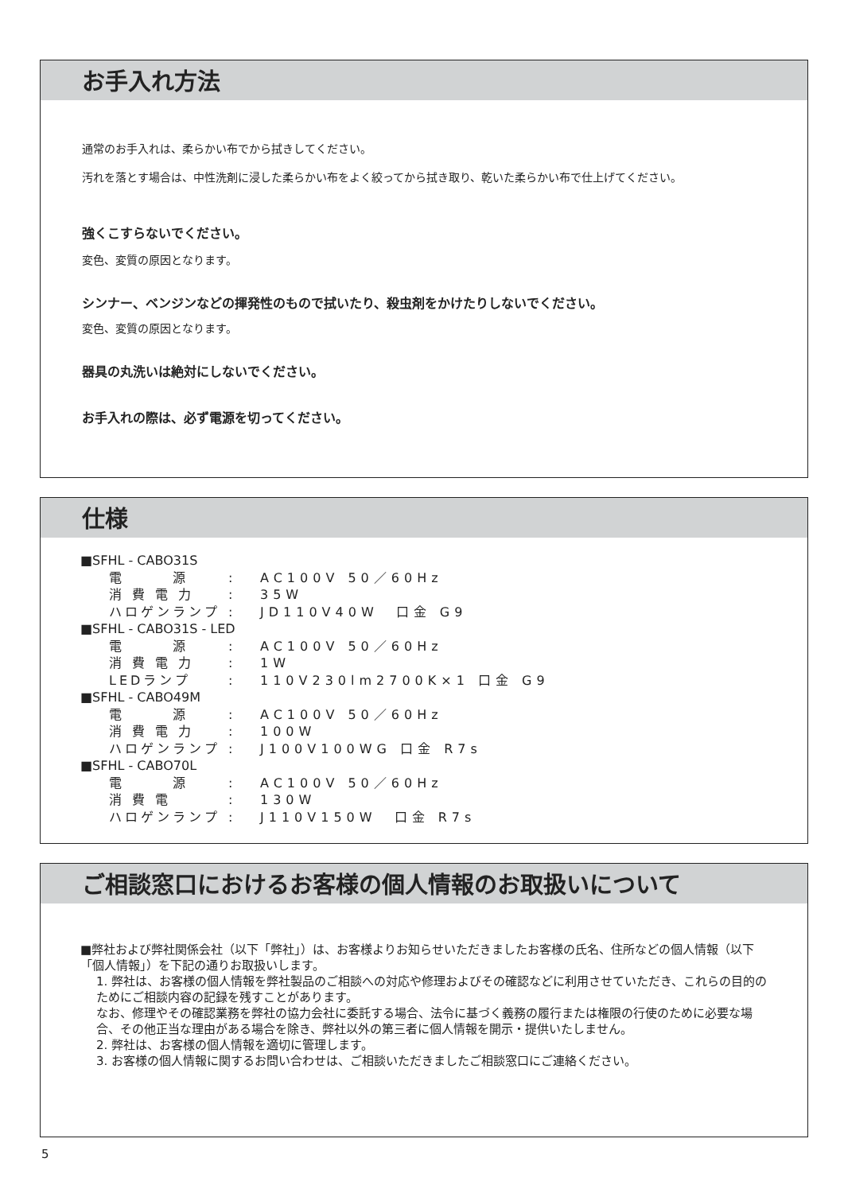お手入れ方法
通常のお手入れは、柔らかい布でから拭きしてください。
汚れを落とす場合は、中性洗剤に浸した柔らかい布をよく絞ってから拭き取り、乾いた柔らかい布で仕上げてください。
強くこすらないでください。
変色、変質の原因となります。
シンナー、ベンジンなどの揮発性のもので拭いたり、殺虫剤をかけたりしないでください。
変色、変質の原因となります。
器具の丸洗いは絶対にしないでください。
お手入れの際は、必ず電源を切ってください。
仕様
■SFHL - CABO31S
電　　　源: AC100V 50／60Hz
消 費 電 力: 35W
ハロゲンランプ: JD110V40W　口金 G9
■SFHL - CABO31S - LED
電　　　源: AC100V 50／60Hz
消 費 電 力: 1W
LEDランプ: 110V230lm2700K×1 口金 G9
■SFHL - CABO49M
電　　　源: AC100V 50／60Hz
消 費 電 力: 100W
ハロゲンランプ: J100V100WG 口金 R7s
■SFHL - CABO70L
電　　　源: AC100V 50／60Hz
消 費 電: 130W
ハロゲンランプ: J110V150W　口金 R7s
ご相談窓口におけるお客様の個人情報のお取扱いについて
■弊社および弊社関係会社（以下「弊社」）は、お客様よりお知らせいただきましたお客様の氏名、住所などの個人情報（以下「個人情報」）を下記の通りお取扱いします。
1. 弊社は、お客様の個人情報を弊社製品のご相談への対応や修理およびその確認などに利用させていただき、これらの目的のためにご相談内容の記録を残すことがあります。
なお、修理やその確認業務を弊社の協力会社に委託する場合、法令に基づく義務の履行または権限の行使のために必要な場合、その他正当な理由がある場合を除き、弊社以外の第三者に個人情報を開示・提供いたしません。
2. 弊社は、お客様の個人情報を適切に管理します。
3. お客様の個人情報に関するお問い合わせは、ご相談いただきましたご相談窓口にご連絡ください。
5